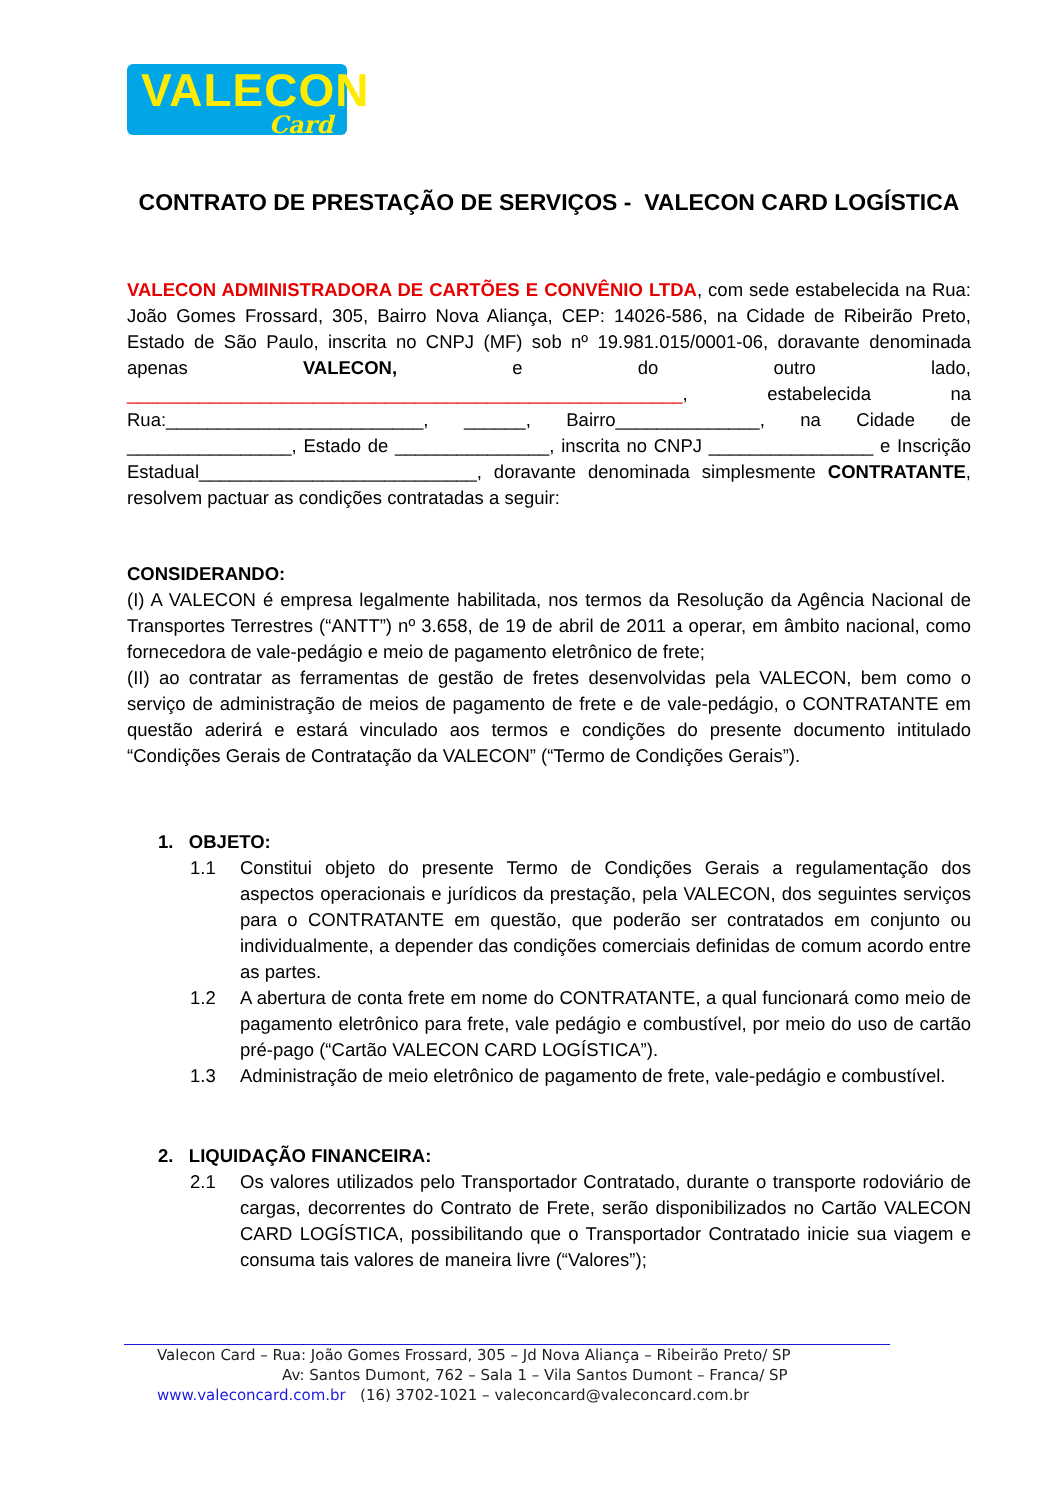VALECON
Card
CONTRATO DE PRESTAÇÃO DE SERVIÇOS - VALECON CARD LOGÍSTICA
VALECON ADMINISTRADORA DE CARTÕES E CONVÊNIO LTDA, com sede estabelecida na Rua: João Gomes Frossard, 305, Bairro Nova Aliança, CEP: 14026-586, na Cidade de Ribeirão Preto, Estado de São Paulo, inscrita no CNPJ (MF) sob nº 19.981.015/0001-06, doravante denominada apenas VALECON, e do outro lado, ______________________________________________________, estabelecida na Rua:_________________________, ______, Bairro______________, na Cidade de ________________, Estado de _______________, inscrita no CNPJ ________________ e Inscrição Estadual___________________________, doravante denominada simplesmente CONTRATANTE, resolvem pactuar as condições contratadas a seguir:
CONSIDERANDO:
(I) A VALECON é empresa legalmente habilitada, nos termos da Resolução da Agência Nacional de Transportes Terrestres (“ANTT”) nº 3.658, de 19 de abril de 2011 a operar, em âmbito nacional, como fornecedora de vale-pedágio e meio de pagamento eletrônico de frete;
(II) ao contratar as ferramentas de gestão de fretes desenvolvidas pela VALECON, bem como o serviço de administração de meios de pagamento de frete e de vale-pedágio, o CONTRATANTE em questão aderirá e estará vinculado aos termos e condições do presente documento intitulado “Condições Gerais de Contratação da VALECON” (“Termo de Condições Gerais”).
1. OBJETO:
1.1 Constitui objeto do presente Termo de Condições Gerais a regulamentação dos aspectos operacionais e jurídicos da prestação, pela VALECON, dos seguintes serviços para o CONTRATANTE em questão, que poderão ser contratados em conjunto ou individualmente, a depender das condições comerciais definidas de comum acordo entre as partes.
1.2 A abertura de conta frete em nome do CONTRATANTE, a qual funcionará como meio de pagamento eletrônico para frete, vale pedágio e combustível, por meio do uso de cartão pré-pago (“Cartão VALECON CARD LOGÍSTICA”).
1.3 Administração de meio eletrônico de pagamento de frete, vale-pedágio e combustível.
2. LIQUIDAÇÃO FINANCEIRA:
2.1 Os valores utilizados pelo Transportador Contratado, durante o transporte rodoviário de cargas, decorrentes do Contrato de Frete, serão disponibilizados no Cartão VALECON CARD LOGÍSTICA, possibilitando que o Transportador Contratado inicie sua viagem e consuma tais valores de maneira livre (“Valores”);
Valecon Card – Rua: João Gomes Frossard, 305 – Jd Nova Aliança – Ribeirão Preto/ SP
Av: Santos Dumont, 762 – Sala 1 – Vila Santos Dumont – Franca/ SP
www.valeconcard.com.br (16) 3702-1021 – valeconcard@valeconcard.com.br